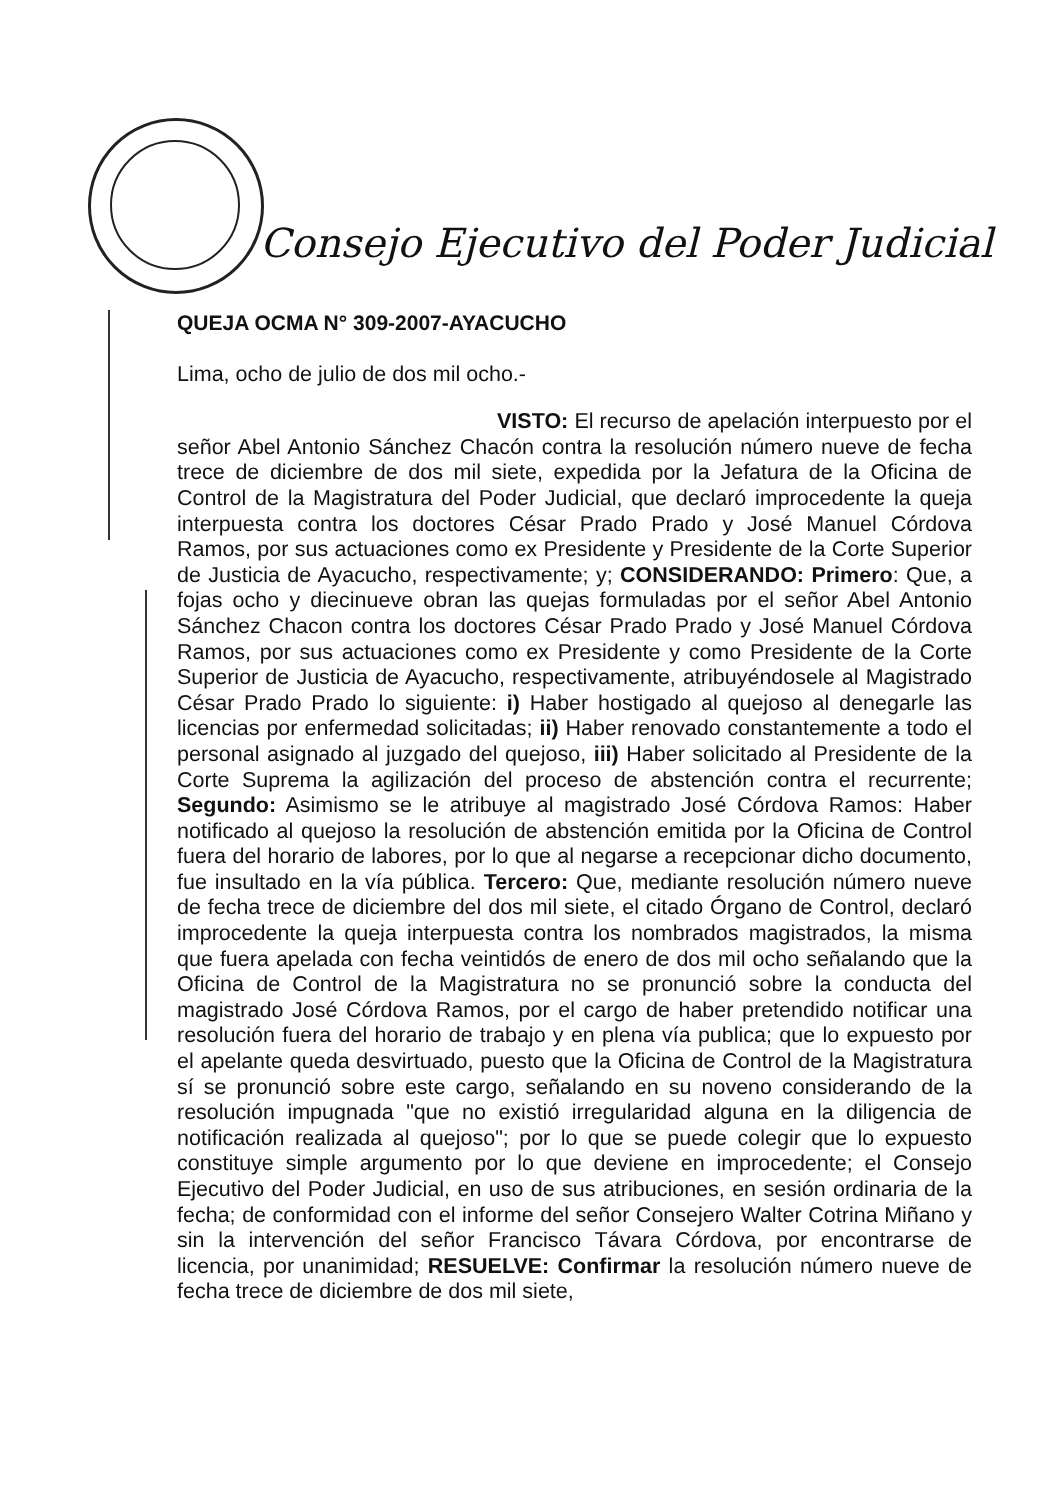Consejo Ejecutivo del Poder Judicial
QUEJA OCMA N° 309-2007-AYACUCHO
Lima, ocho de julio de dos mil ocho.-
VISTO: El recurso de apelación interpuesto por el señor Abel Antonio Sánchez Chacón contra la resolución número nueve de fecha trece de diciembre de dos mil siete, expedida por la Jefatura de la Oficina de Control de la Magistratura del Poder Judicial, que declaró improcedente la queja interpuesta contra los doctores César Prado Prado y José Manuel Córdova Ramos, por sus actuaciones como ex Presidente y Presidente de la Corte Superior de Justicia de Ayacucho, respectivamente; y; CONSIDERANDO: Primero: Que, a fojas ocho y diecinueve obran las quejas formuladas por el señor Abel Antonio Sánchez Chacon contra los doctores César Prado Prado y José Manuel Córdova Ramos, por sus actuaciones como ex Presidente y como Presidente de la Corte Superior de Justicia de Ayacucho, respectivamente, atribuyéndosele al Magistrado César Prado Prado lo siguiente: i) Haber hostigado al quejoso al denegarle las licencias por enfermedad solicitadas; ii) Haber renovado constantemente a todo el personal asignado al juzgado del quejoso, iii) Haber solicitado al Presidente de la Corte Suprema la agilización del proceso de abstención contra el recurrente; Segundo: Asimismo se le atribuye al magistrado José Córdova Ramos: Haber notificado al quejoso la resolución de abstención emitida por la Oficina de Control fuera del horario de labores, por lo que al negarse a recepcionar dicho documento, fue insultado en la vía pública. Tercero: Que, mediante resolución número nueve de fecha trece de diciembre del dos mil siete, el citado Órgano de Control, declaró improcedente la queja interpuesta contra los nombrados magistrados, la misma que fuera apelada con fecha veintidós de enero de dos mil ocho señalando que la Oficina de Control de la Magistratura no se pronunció sobre la conducta del magistrado José Córdova Ramos, por el cargo de haber pretendido notificar una resolución fuera del horario de trabajo y en plena vía publica; que lo expuesto por el apelante queda desvirtuado, puesto que la Oficina de Control de la Magistratura sí se pronunció sobre este cargo, señalando en su noveno considerando de la resolución impugnada "que no existió irregularidad alguna en la diligencia de notificación realizada al quejoso"; por lo que se puede colegir que lo expuesto constituye simple argumento por lo que deviene en improcedente; el Consejo Ejecutivo del Poder Judicial, en uso de sus atribuciones, en sesión ordinaria de la fecha; de conformidad con el informe del señor Consejero Walter Cotrina Miñano y sin la intervención del señor Francisco Távara Córdova, por encontrarse de licencia, por unanimidad; RESUELVE: Confirmar la resolución número nueve de fecha trece de diciembre de dos mil siete,